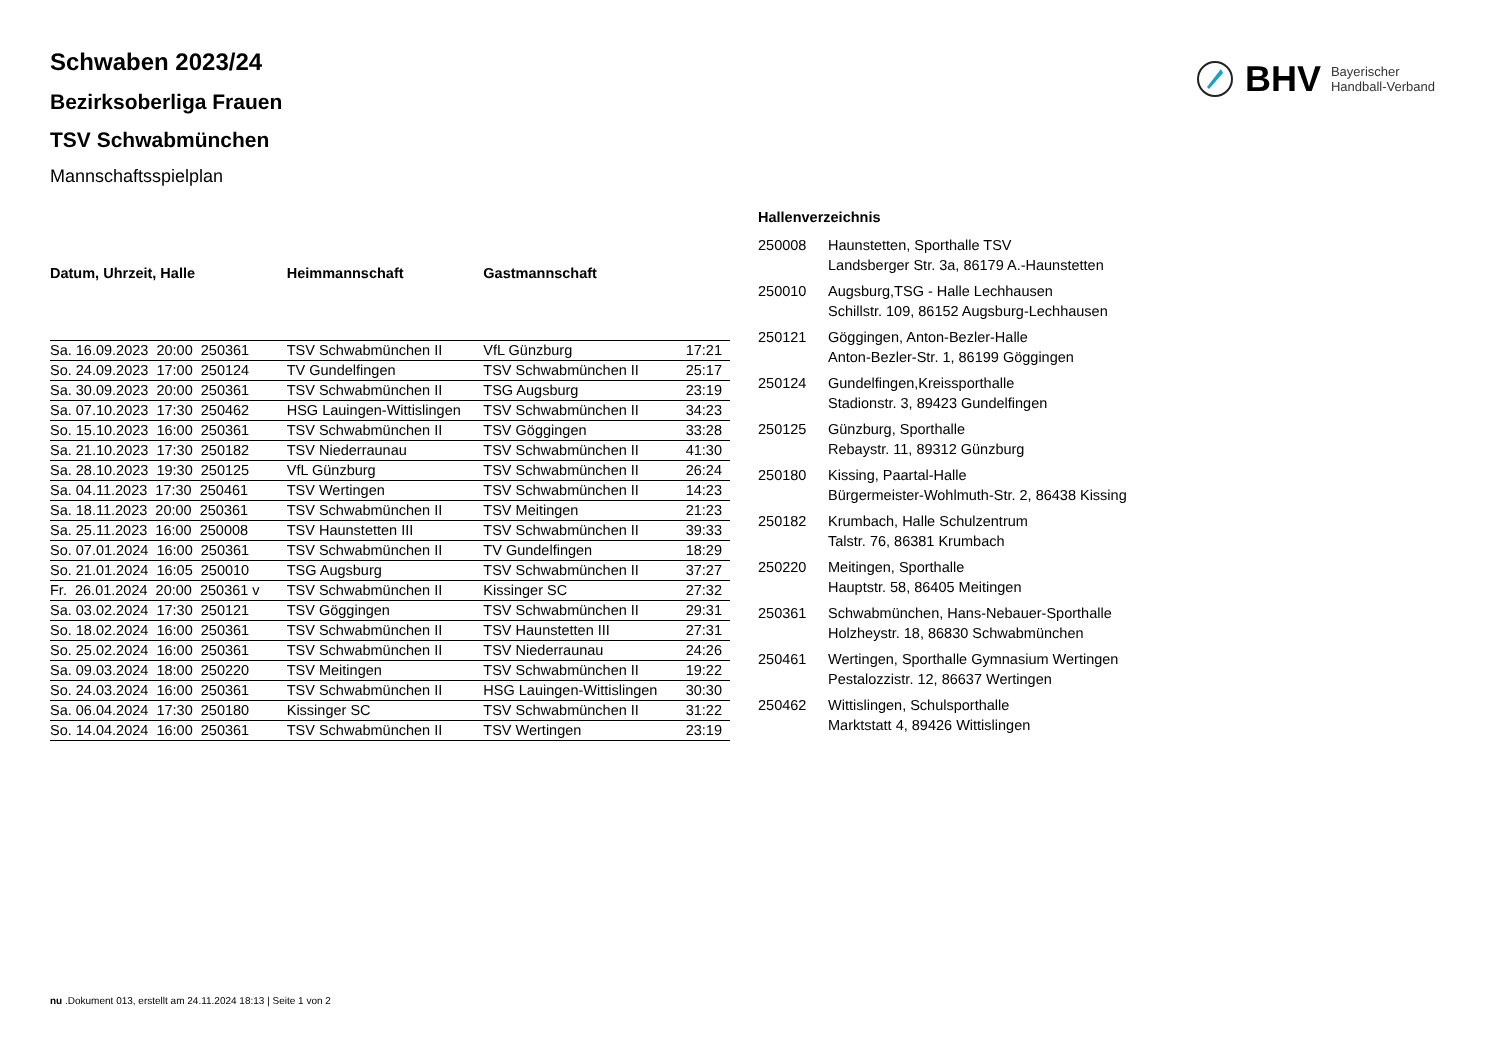BHV Bayerischer
Handball-Verband
Schwaben 2023/24
Bezirksoberliga Frauen
TSV Schwabmünchen
Mannschaftsspielplan
| Datum, Uhrzeit, Halle | Heimmannschaft | Gastmannschaft | |
| --- | --- | --- | --- |
| Sa. 16.09.2023 20:00 250361 | TSV Schwabmünchen II | VfL Günzburg | 17:21 |
| So. 24.09.2023 17:00 250124 | TV Gundelfingen | TSV Schwabmünchen II | 25:17 |
| Sa. 30.09.2023 20:00 250361 | TSV Schwabmünchen II | TSG Augsburg | 23:19 |
| Sa. 07.10.2023 17:30 250462 | HSG Lauingen-Wittislingen | TSV Schwabmünchen II | 34:23 |
| So. 15.10.2023 16:00 250361 | TSV Schwabmünchen II | TSV Göggingen | 33:28 |
| Sa. 21.10.2023 17:30 250182 | TSV Niederraunau | TSV Schwabmünchen II | 41:30 |
| Sa. 28.10.2023 19:30 250125 | VfL Günzburg | TSV Schwabmünchen II | 26:24 |
| Sa. 04.11.2023 17:30 250461 | TSV Wertingen | TSV Schwabmünchen II | 14:23 |
| Sa. 18.11.2023 20:00 250361 | TSV Schwabmünchen II | TSV Meitingen | 21:23 |
| Sa. 25.11.2023 16:00 250008 | TSV Haunstetten III | TSV Schwabmünchen II | 39:33 |
| So. 07.01.2024 16:00 250361 | TSV Schwabmünchen II | TV Gundelfingen | 18:29 |
| So. 21.01.2024 16:05 250010 | TSG Augsburg | TSV Schwabmünchen II | 37:27 |
| Fr. 26.01.2024 20:00 250361 v | TSV Schwabmünchen II | Kissinger SC | 27:32 |
| Sa. 03.02.2024 17:30 250121 | TSV Göggingen | TSV Schwabmünchen II | 29:31 |
| So. 18.02.2024 16:00 250361 | TSV Schwabmünchen II | TSV Haunstetten III | 27:31 |
| So. 25.02.2024 16:00 250361 | TSV Schwabmünchen II | TSV Niederraunau | 24:26 |
| Sa. 09.03.2024 18:00 250220 | TSV Meitingen | TSV Schwabmünchen II | 19:22 |
| So. 24.03.2024 16:00 250361 | TSV Schwabmünchen II | HSG Lauingen-Wittislingen | 30:30 |
| Sa. 06.04.2024 17:30 250180 | Kissinger SC | TSV Schwabmünchen II | 31:22 |
| So. 14.04.2024 16:00 250361 | TSV Schwabmünchen II | TSV Wertingen | 23:19 |
Hallenverzeichnis
| 250008 | Haunstetten, Sporthalle TSV Landsberger Str. 3a, 86179 A.-Haunstetten |
| 250010 | Augsburg,TSG - Halle Lechhausen Schillstr. 109, 86152 Augsburg-Lechhausen |
| 250121 | Göggingen, Anton-Bezler-Halle Anton-Bezler-Str. 1, 86199 Göggingen |
| 250124 | Gundelfingen,Kreissporthalle Stadionstr. 3, 89423 Gundelfingen |
| 250125 | Günzburg, Sporthalle Rebaystr. 11, 89312 Günzburg |
| 250180 | Kissing, Paartal-Halle Bürgermeister-Wohlmuth-Str. 2, 86438 Kissing |
| 250182 | Krumbach, Halle Schulzentrum Talstr. 76, 86381 Krumbach |
| 250220 | Meitingen, Sporthalle Hauptstr. 58, 86405 Meitingen |
| 250361 | Schwabmünchen, Hans-Nebauer-Sporthalle Holzheystr. 18, 86830 Schwabmünchen |
| 250461 | Wertingen, Sporthalle Gymnasium Wertingen Pestalozzistr. 12, 86637 Wertingen |
| 250462 | Wittislingen, Schulsporthalle Marktstatt 4, 89426 Wittislingen |
nu .Dokument 013, erstellt am 24.11.2024 18:13 | Seite 1 von 2